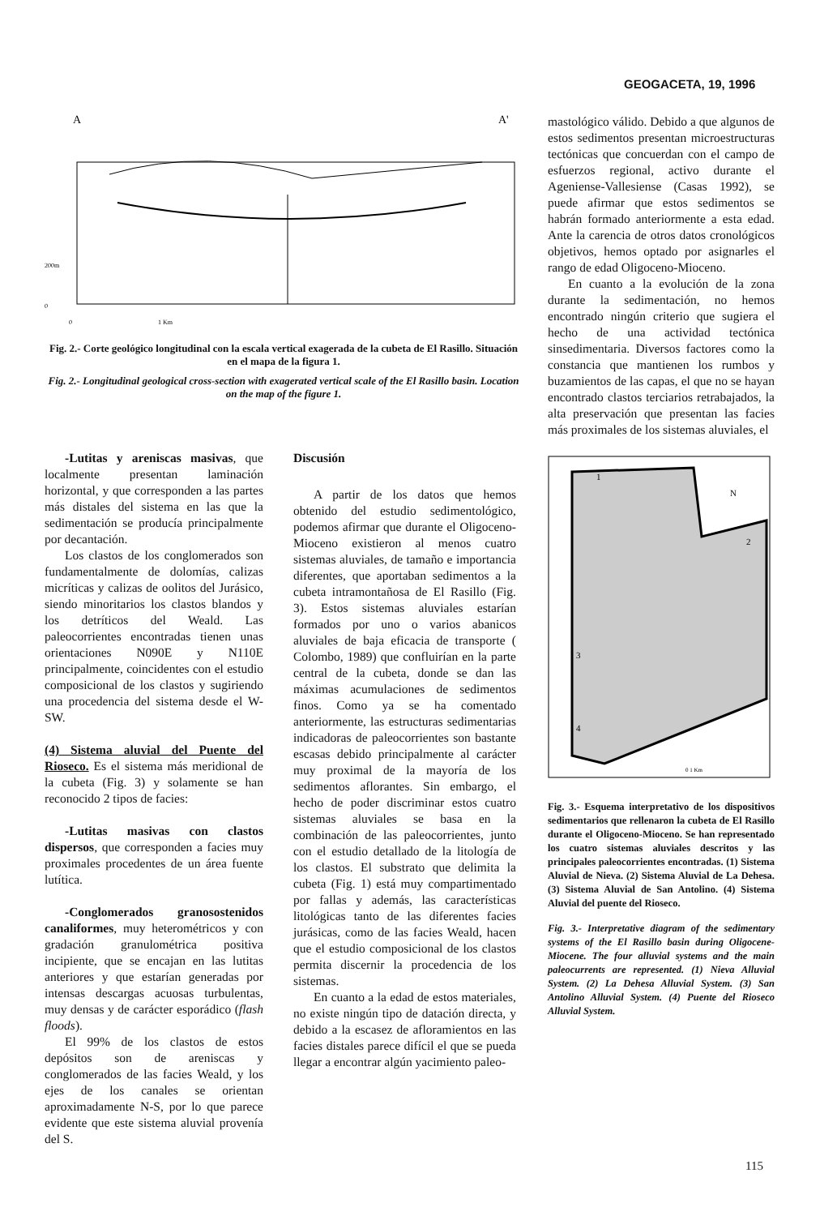GEOGACETA, 19, 1996
A
A'
200m
0
0
1 Km
Fig. 2.- Corte geológico longitudinal con la escala vertical exagerada de la cubeta de El Rasillo. Situación en el mapa de la figura 1.
Fig. 2.- Longitudinal geological cross-section with exagerated vertical scale of the El Rasillo basin. Location on the map of the figure 1.
mastológico válido. Debido a que algunos de estos sedimentos presentan microestructuras tectónicas que concuerdan con el campo de esfuerzos regional, activo durante el Ageniense-Vallesiense (Casas 1992), se puede afirmar que estos sedimentos se habrán formado anteriormente a esta edad. Ante la carencia de otros datos cronológicos objetivos, hemos optado por asignarles el rango de edad Oligoceno-Mioceno.
En cuanto a la evolución de la zona durante la sedimentación, no hemos encontrado ningún criterio que sugiera el hecho de una actividad tectónica sinsedimentaria. Diversos factores como la constancia que mantienen los rumbos y buzamientos de las capas, el que no se hayan encontrado clastos terciarios retrabajados, la alta preservación que presentan las facies más proximales de los sistemas aluviales, el
1
2
3
4
N
0 1 Km
Fig. 3.- Esquema interpretativo de los dispositivos sedimentarios que rellenaron la cubeta de El Rasillo durante el Oligoceno-Mioceno. Se han representado los cuatro sistemas aluviales descritos y las principales paleocorrientes encontradas. (1) Sistema Aluvial de Nieva. (2) Sistema Aluvial de La Dehesa. (3) Sistema Aluvial de San Antolino. (4) Sistema Aluvial del puente del Rioseco.
Fig. 3.- Interpretative diagram of the sedimentary systems of the El Rasillo basin during Oligocene-Miocene. The four alluvial systems and the main paleocurrents are represented. (1) Nieva Alluvial System. (2) La Dehesa Alluvial System. (3) San Antolino Alluvial System. (4) Puente del Rioseco Alluvial System.
-Lutitas y areniscas masivas, que localmente presentan laminación horizontal, y que corresponden a las partes más distales del sistema en las que la sedimentación se producía principalmente por decantación.
Los clastos de los conglomerados son fundamentalmente de dolomías, calizas micríticas y calizas de oolitos del Jurásico, siendo minoritarios los clastos blandos y los detríticos del Weald. Las paleocorrientes encontradas tienen unas orientaciones N090E y N110E principalmente, coincidentes con el estudio composicional de los clastos y sugiriendo una procedencia del sistema desde el W-SW.
(4) Sistema aluvial del Puente del Rioseco. Es el sistema más meridional de la cubeta (Fig. 3) y solamente se han reconocido 2 tipos de facies:
-Lutitas masivas con clastos dispersos, que corresponden a facies muy proximales procedentes de un área fuente lutítica.
-Conglomerados granosostenidos canaliformes, muy heterométricos y con gradación granulométrica positiva incipiente, que se encajan en las lutitas anteriores y que estarían generadas por intensas descargas acuosas turbulentas, muy densas y de carácter esporádico (flash floods).
El 99% de los clastos de estos depósitos son de areniscas y conglomerados de las facies Weald, y los ejes de los canales se orientan aproximadamente N-S, por lo que parece evidente que este sistema aluvial provenía del S.
Discusión
A partir de los datos que hemos obtenido del estudio sedimentológico, podemos afirmar que durante el Oligoceno-Mioceno existieron al menos cuatro sistemas aluviales, de tamaño e importancia diferentes, que aportaban sedimentos a la cubeta intramontañosa de El Rasillo (Fig. 3). Estos sistemas aluviales estarían formados por uno o varios abanicos aluviales de baja eficacia de transporte ( Colombo, 1989) que confluirían en la parte central de la cubeta, donde se dan las máximas acumulaciones de sedimentos finos. Como ya se ha comentado anteriormente, las estructuras sedimentarias indicadoras de paleocorrientes son bastante escasas debido principalmente al carácter muy proximal de la mayoría de los sedimentos aflorantes. Sin embargo, el hecho de poder discriminar estos cuatro sistemas aluviales se basa en la combinación de las paleocorrientes, junto con el estudio detallado de la litología de los clastos. El substrato que delimita la cubeta (Fig. 1) está muy compartimentado por fallas y además, las características litológicas tanto de las diferentes facies jurásicas, como de las facies Weald, hacen que el estudio composicional de los clastos permita discernir la procedencia de los sistemas.
En cuanto a la edad de estos materiales, no existe ningún tipo de datación directa, y debido a la escasez de afloramientos en las facies distales parece difícil el que se pueda llegar a encontrar algún yacimiento paleo-
115